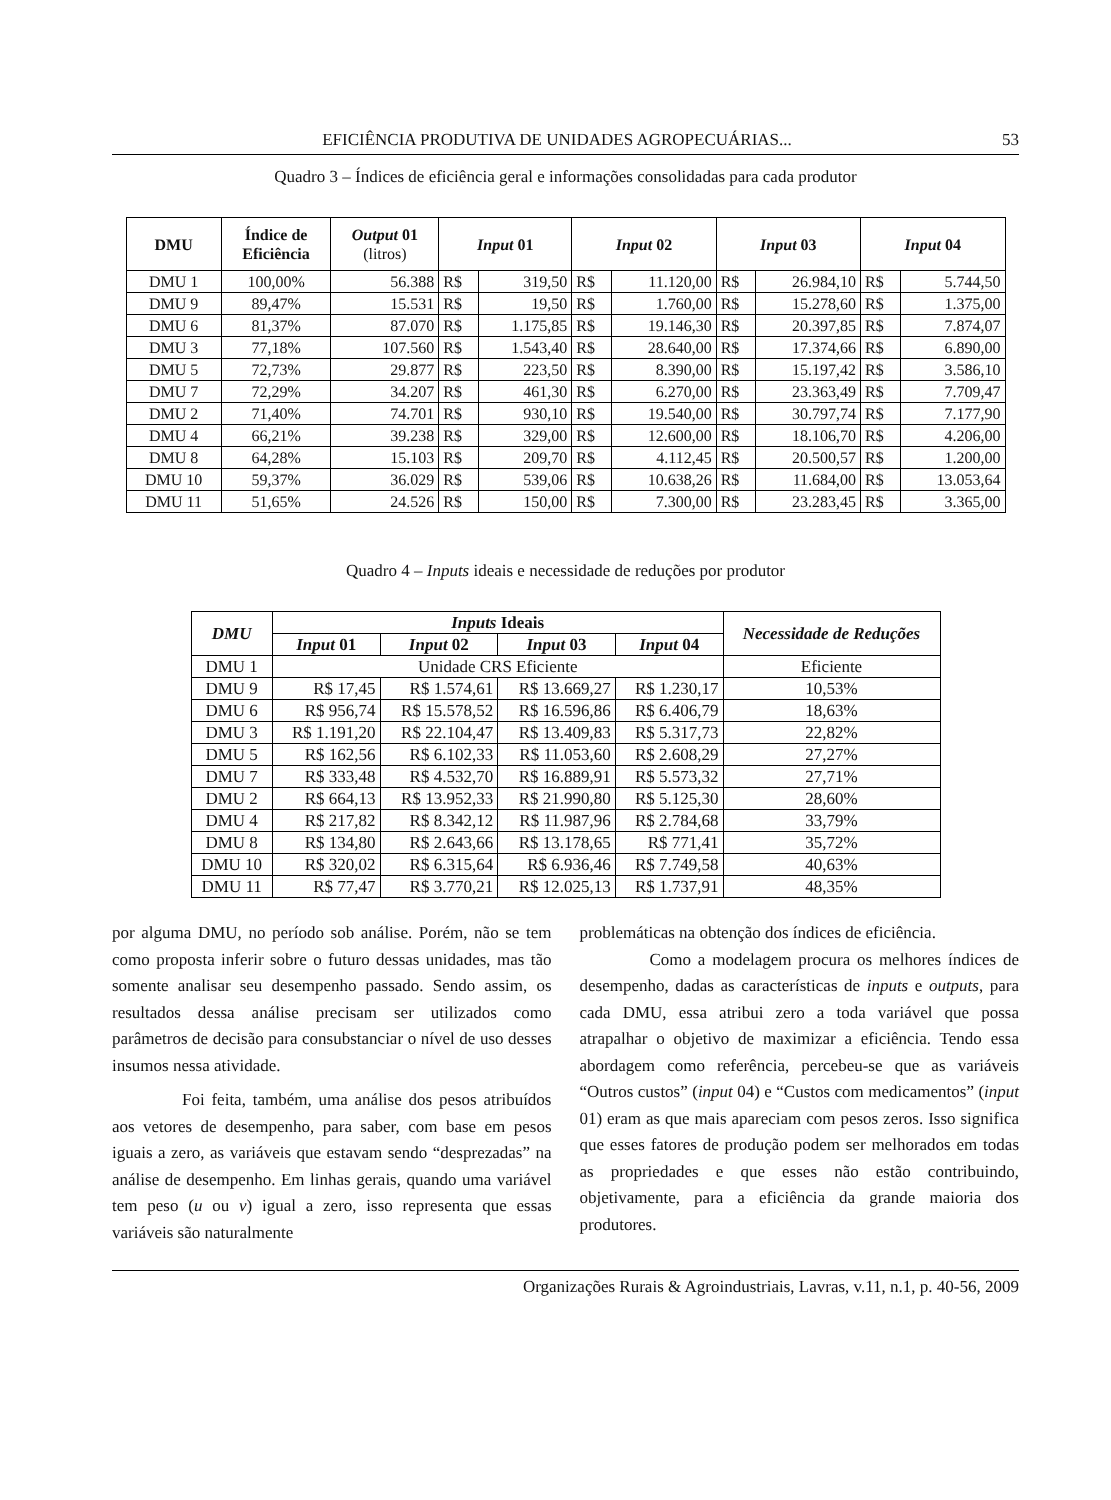EFICIÊNCIA PRODUTIVA DE UNIDADES AGROPECUÁRIAS... 53
Quadro 3 – Índices de eficiência geral e informações consolidadas para cada produtor
| DMU | Índice de Eficiência | Output 01 (litros) | Input 01 | | Input 02 | | Input 03 | | Input 04 | |
| --- | --- | --- | --- | --- | --- | --- | --- | --- | --- | --- |
| DMU 1 | 100,00% | 56.388 | R$ | 319,50 | R$ | 11.120,00 | R$ | 26.984,10 | R$ | 5.744,50 |
| DMU 9 | 89,47% | 15.531 | R$ | 19,50 | R$ | 1.760,00 | R$ | 15.278,60 | R$ | 1.375,00 |
| DMU 6 | 81,37% | 87.070 | R$ | 1.175,85 | R$ | 19.146,30 | R$ | 20.397,85 | R$ | 7.874,07 |
| DMU 3 | 77,18% | 107.560 | R$ | 1.543,40 | R$ | 28.640,00 | R$ | 17.374,66 | R$ | 6.890,00 |
| DMU 5 | 72,73% | 29.877 | R$ | 223,50 | R$ | 8.390,00 | R$ | 15.197,42 | R$ | 3.586,10 |
| DMU 7 | 72,29% | 34.207 | R$ | 461,30 | R$ | 6.270,00 | R$ | 23.363,49 | R$ | 7.709,47 |
| DMU 2 | 71,40% | 74.701 | R$ | 930,10 | R$ | 19.540,00 | R$ | 30.797,74 | R$ | 7.177,90 |
| DMU 4 | 66,21% | 39.238 | R$ | 329,00 | R$ | 12.600,00 | R$ | 18.106,70 | R$ | 4.206,00 |
| DMU 8 | 64,28% | 15.103 | R$ | 209,70 | R$ | 4.112,45 | R$ | 20.500,57 | R$ | 1.200,00 |
| DMU 10 | 59,37% | 36.029 | R$ | 539,06 | R$ | 10.638,26 | R$ | 11.684,00 | R$ | 13.053,64 |
| DMU 11 | 51,65% | 24.526 | R$ | 150,00 | R$ | 7.300,00 | R$ | 23.283,45 | R$ | 3.365,00 |
Quadro 4 – Inputs ideais e necessidade de reduções por produtor
| DMU | Inputs Ideais | | | | Necessidade de Reduções |
| --- | --- | --- | --- | --- | --- |
| | Input 01 | Input 02 | Input 03 | Input 04 | |
| DMU 1 | Unidade CRS Eficiente | | | | Eficiente |
| DMU 9 | R$ 17,45 | R$ 1.574,61 | R$ 13.669,27 | R$ 1.230,17 | 10,53% |
| DMU 6 | R$ 956,74 | R$ 15.578,52 | R$ 16.596,86 | R$ 6.406,79 | 18,63% |
| DMU 3 | R$ 1.191,20 | R$ 22.104,47 | R$ 13.409,83 | R$ 5.317,73 | 22,82% |
| DMU 5 | R$ 162,56 | R$ 6.102,33 | R$ 11.053,60 | R$ 2.608,29 | 27,27% |
| DMU 7 | R$ 333,48 | R$ 4.532,70 | R$ 16.889,91 | R$ 5.573,32 | 27,71% |
| DMU 2 | R$ 664,13 | R$ 13.952,33 | R$ 21.990,80 | R$ 5.125,30 | 28,60% |
| DMU 4 | R$ 217,82 | R$ 8.342,12 | R$ 11.987,96 | R$ 2.784,68 | 33,79% |
| DMU 8 | R$ 134,80 | R$ 2.643,66 | R$ 13.178,65 | R$ 771,41 | 35,72% |
| DMU 10 | R$ 320,02 | R$ 6.315,64 | R$ 6.936,46 | R$ 7.749,58 | 40,63% |
| DMU 11 | R$ 77,47 | R$ 3.770,21 | R$ 12.025,13 | R$ 1.737,91 | 48,35% |
por alguma DMU, no período sob análise. Porém, não se tem como proposta inferir sobre o futuro dessas unidades, mas tão somente analisar seu desempenho passado. Sendo assim, os resultados dessa análise precisam ser utilizados como parâmetros de decisão para consubstanciar o nível de uso desses insumos nessa atividade.
Foi feita, também, uma análise dos pesos atribuídos aos vetores de desempenho, para saber, com base em pesos iguais a zero, as variáveis que estavam sendo “desprezadas” na análise de desempenho. Em linhas gerais, quando uma variável tem peso (u ou v) igual a zero, isso representa que essas variáveis são naturalmente
problemáticas na obtenção dos índices de eficiência.
Como a modelagem procura os melhores índices de desempenho, dadas as características de inputs e outputs, para cada DMU, essa atribui zero a toda variável que possa atrapalhar o objetivo de maximizar a eficiência. Tendo essa abordagem como referência, percebeu-se que as variáveis “Outros custos” (input 04) e “Custos com medicamentos” (input 01) eram as que mais apareciam com pesos zeros. Isso significa que esses fatores de produção podem ser melhorados em todas as propriedades e que esses não estão contribuindo, objetivamente, para a eficiência da grande maioria dos produtores.
Organizações Rurais & Agroindustriais, Lavras, v.11, n.1, p. 40-56, 2009